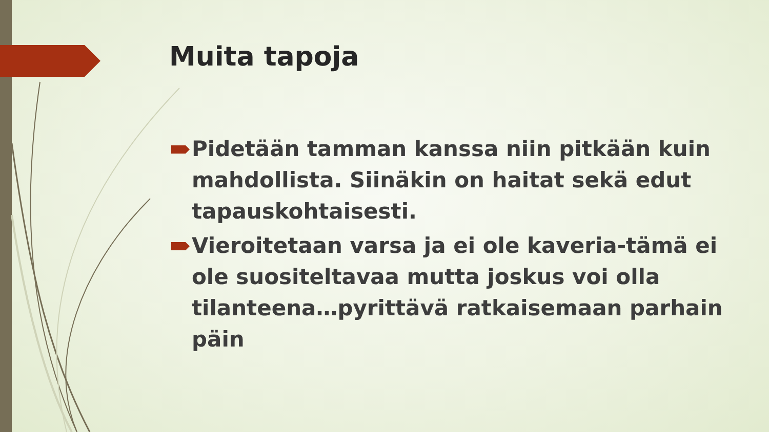Muita tapoja
Pidetään tamman kanssa niin pitkään kuin mahdollista. Siinäkin on haitat sekä edut tapauskohtaisesti.
Vieroitetaan varsa ja ei ole kaveria-tämä ei ole suositeltavaa mutta joskus voi olla tilanteena…pyrittävä ratkaisemaan parhain päin